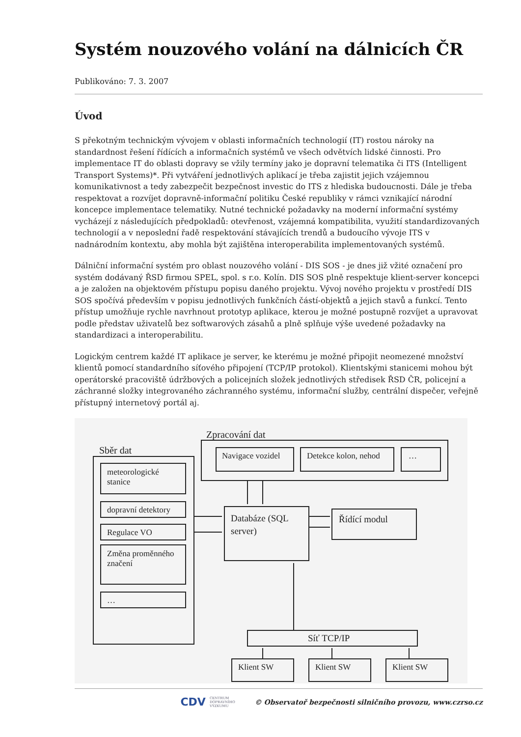Systém nouzového volání na dálnicích ČR
Publikováno: 7. 3. 2007
Úvod
S překotným technickým vývojem v oblasti informačních technologií (IT) rostou nároky na standardnost řešení řídících a informačních systémů ve všech odvětvích lidské činnosti. Pro implementace IT do oblasti dopravy se vžily termíny jako je dopravní telematika či ITS (Intelligent Transport Systems)*. Při vytváření jednotlivých aplikací je třeba zajistit jejich vzájemnou komunikativnost a tedy zabezpečit bezpečnost investic do ITS z hlediska budoucnosti. Dále je třeba respektovat a rozvíjet dopravně-informační politiku České republiky v rámci vznikající národní koncepce implementace telematiky. Nutné technické požadavky na moderní informační systémy vycházejí z následujících předpokladů: otevřenost, vzájemná kompatibilita, využití standardizovaných technologií a v neposlední řadě respektování stávajících trendů a budoucího vývoje ITS v nadnárodním kontextu, aby mohla být zajištěna interoperabilita implementovaných systémů.
Dálniční informační systém pro oblast nouzového volání - DIS SOS - je dnes již vžité označení pro systém dodávaný ŘSD firmou SPEL, spol. s r.o. Kolín. DIS SOS plně respektuje klient-server koncepci a je založen na objektovém přístupu popisu daného projektu. Vývoj nového projektu v prostředí DIS SOS spočívá především v popisu jednotlivých funkčních částí-objektů a jejich stavů a funkcí. Tento přístup umožňuje rychle navrhnout prototyp aplikace, kterou je možné postupně rozvíjet a upravovat podle představ uživatelů bez softwarových zásahů a plně splňuje výše uvedené požadavky na standardizaci a interoperabilitu.
Logickým centrem každé IT aplikace je server, ke kterému je možné připojit neomezené množství klientů pomocí standardního síťového připojení (TCP/IP protokol). Klientskými stanicemi mohou být operátorské pracoviště údržbových a policejních složek jednotlivých středisek ŘSD ČR, policejní a záchranné složky integrovaného záchranného systému, informační služby, centrální dispečer, veřejně přístupný internetový portál aj.
Zpracování dat
Navigace vozidel
Detekce kolon, nehod
…
Sběr dat
meteorologické
stanice
dopravní detektory
Regulace VO
Změna proměnného
značení
…
Databáze (SQL
server)
Řídící modul
Síť TCP/IP
Klient SW
Klient SW
Klient SW
CDV CENTRUM
DOPRAVNÍHO
VÝZKUMU © Observatoř bezpečnosti silničního provozu, www.czrso.cz